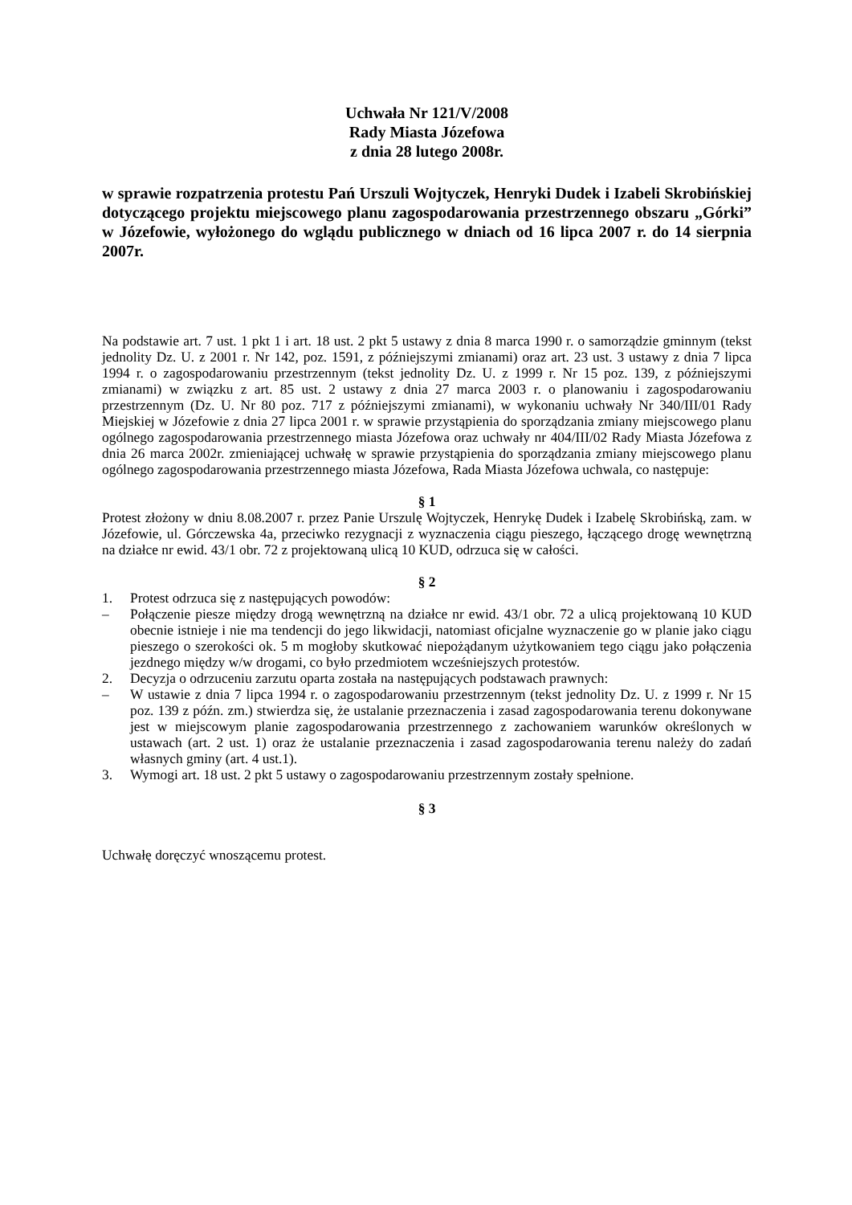Uchwała Nr 121/V/2008
Rady Miasta Józefowa
z dnia 28 lutego 2008r.
w sprawie rozpatrzenia protestu Pań Urszuli Wojtyczek, Henryki Dudek i Izabeli Skrobińskiej dotyczącego projektu miejscowego planu zagospodarowania przestrzennego obszaru „Górki” w Józefowie, wyłożonego do wglądu publicznego w dniach od 16 lipca 2007 r. do 14 sierpnia 2007r.
Na podstawie art. 7 ust. 1 pkt 1 i art. 18 ust. 2 pkt 5 ustawy z dnia 8 marca 1990 r. o samorządzie gminnym (tekst jednolity Dz. U. z 2001 r. Nr 142, poz. 1591, z późniejszymi zmianami) oraz art. 23 ust. 3 ustawy z dnia 7 lipca 1994 r. o zagospodarowaniu przestrzennym (tekst jednolity Dz. U. z 1999 r. Nr 15 poz. 139, z późniejszymi zmianami) w związku z art. 85 ust. 2 ustawy z dnia 27 marca 2003 r. o planowaniu i zagospodarowaniu przestrzennym (Dz. U. Nr 80 poz. 717 z późniejszymi zmianami), w wykonaniu uchwały Nr 340/III/01 Rady Miejskiej w Józefowie z dnia 27 lipca 2001 r. w sprawie przystąpienia do sporządzania zmiany miejscowego planu ogólnego zagospodarowania przestrzennego miasta Józefowa oraz uchwały nr 404/III/02 Rady Miasta Józefowa z dnia 26 marca 2002r. zmieniającej uchwałę w sprawie przystąpienia do sporządzania zmiany miejscowego planu ogólnego zagospodarowania przestrzennego miasta Józefowa, Rada Miasta Józefowa uchwala, co następuje:
§ 1
Protest złożony w dniu 8.08.2007 r. przez Panie Urszulę Wojtyczek, Henrykę Dudek i Izabelę Skrobińską, zam. w Józefowie, ul. Górczewska 4a, przeciwko rezygnacji z wyznaczenia ciągu pieszego, łączącego drogę wewnętrzną na działce nr ewid. 43/1 obr. 72 z projektowaną ulicą 10 KUD, odrzuca się w całości.
§ 2
1. Protest odrzuca się z następujących powodów:
– Połączenie piesze między drogą wewnętrzną na działce nr ewid. 43/1 obr. 72 a ulicą projektowaną 10 KUD obecnie istnieje i nie ma tendencji do jego likwidacji, natomiast oficjalne wyznaczenie go w planie jako ciągu pieszego o szerokości ok. 5 m mogłoby skutkować niepożądanym użytkowaniem tego ciągu jako połączenia jezdnego między w/w drogami, co było przedmiotem wcześniejszych protestów.
2. Decyzja o odrzuceniu zarzutu oparta została na następujących podstawach prawnych:
– W ustawie z dnia 7 lipca 1994 r. o zagospodarowaniu przestrzennym (tekst jednolity Dz. U. z 1999 r. Nr 15 poz. 139 z późn. zm.) stwierdza się, że ustalanie przeznaczenia i zasad zagospodarowania terenu dokonywane jest w miejscowym planie zagospodarowania przestrzennego z zachowaniem warunków określonych w ustawach (art. 2 ust. 1) oraz że ustalanie przeznaczenia i zasad zagospodarowania terenu należy do zadań własnych gminy (art. 4 ust.1).
3. Wymogi art. 18 ust. 2 pkt 5 ustawy o zagospodarowaniu przestrzennym zostały spełnione.
§ 3
Uchwałę doręczyć wnoszącemu protest.